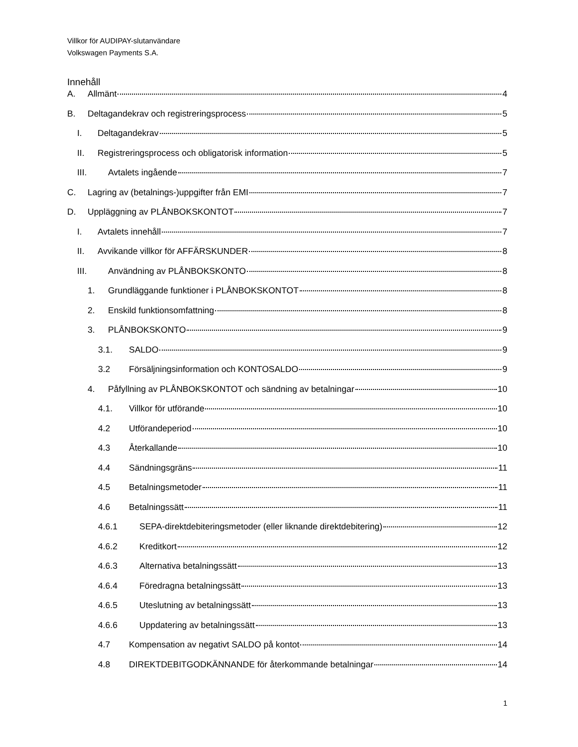Villkor för AUDIPAY-slutanvändare
Volkswagen Payments S.A.
Innehåll
A. Allmänt 4
B. Deltagandekrav och registreringsprocess 5
I. Deltagandekrav 5
II. Registreringsprocess och obligatorisk information 5
III. Avtalets ingående 7
C. Lagring av (betalnings-)uppgifter från EMI 7
D. Uppläggning av PLÅNBOKSKONTOT 7
I. Avtalets innehåll 7
II. Avvikande villkor för AFFÄRSKUNDER 8
III. Användning av PLÅNBOKSKONTO 8
1. Grundläggande funktioner i PLÅNBOKSKONTOT 8
2. Enskild funktionsomfattning 8
3. PLÅNBOKSKONTO 9
3.1. SALDO 9
3.2 Försäljningsinformation och KONTOSALDO 9
4. Påfyllning av PLÅNBOKSKONTOT och sändning av betalningar 10
4.1. Villkor för utförande 10
4.2 Utförandeperiod 10
4.3 Återkallande 10
4.4 Sändningsgräns 11
4.5 Betalningsmetoder 11
4.6 Betalningssätt 11
4.6.1 SEPA-direktdebiteringsmetoder (eller liknande direktdebitering) 12
4.6.2 Kreditkort 12
4.6.3 Alternativa betalningssätt 13
4.6.4 Föredragna betalningssätt 13
4.6.5 Uteslutning av betalningssätt 13
4.6.6 Uppdatering av betalningssätt 13
4.7 Kompensation av negativt SALDO på kontot 14
4.8 DIREKTDEBITGODKÄNNANDE för återkommande betalningar 14
1